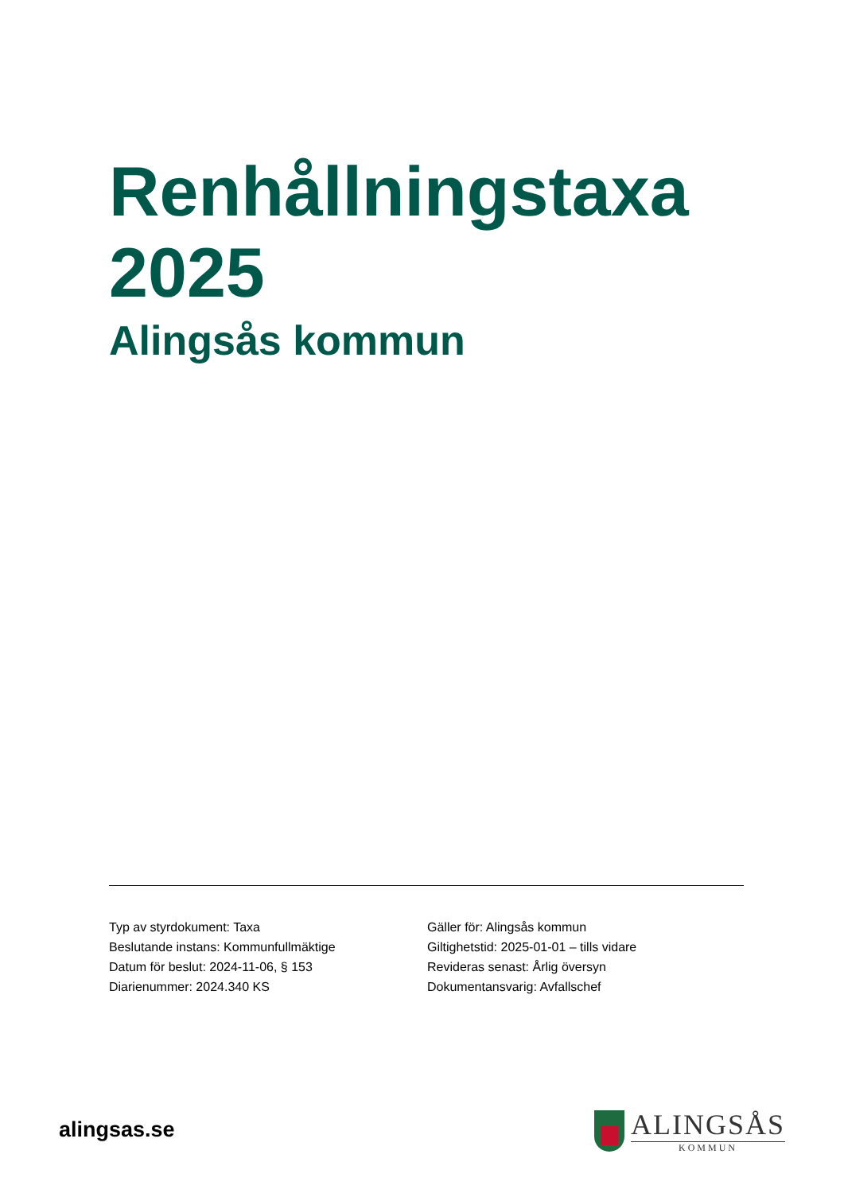Renhållningstaxa
2025
Alingsås kommun
Typ av styrdokument: Taxa
Beslutande instans: Kommunfullmäktige
Datum för beslut: 2024-11-06, § 153
Diarienummer: 2024.340 KS
Gäller för: Alingsås kommun
Giltighetstid: 2025-01-01 – tills vidare
Revideras senast: Årlig översyn
Dokumentansvarig: Avfallschef
alingsas.se
ALINGSÅS
KOMMUN